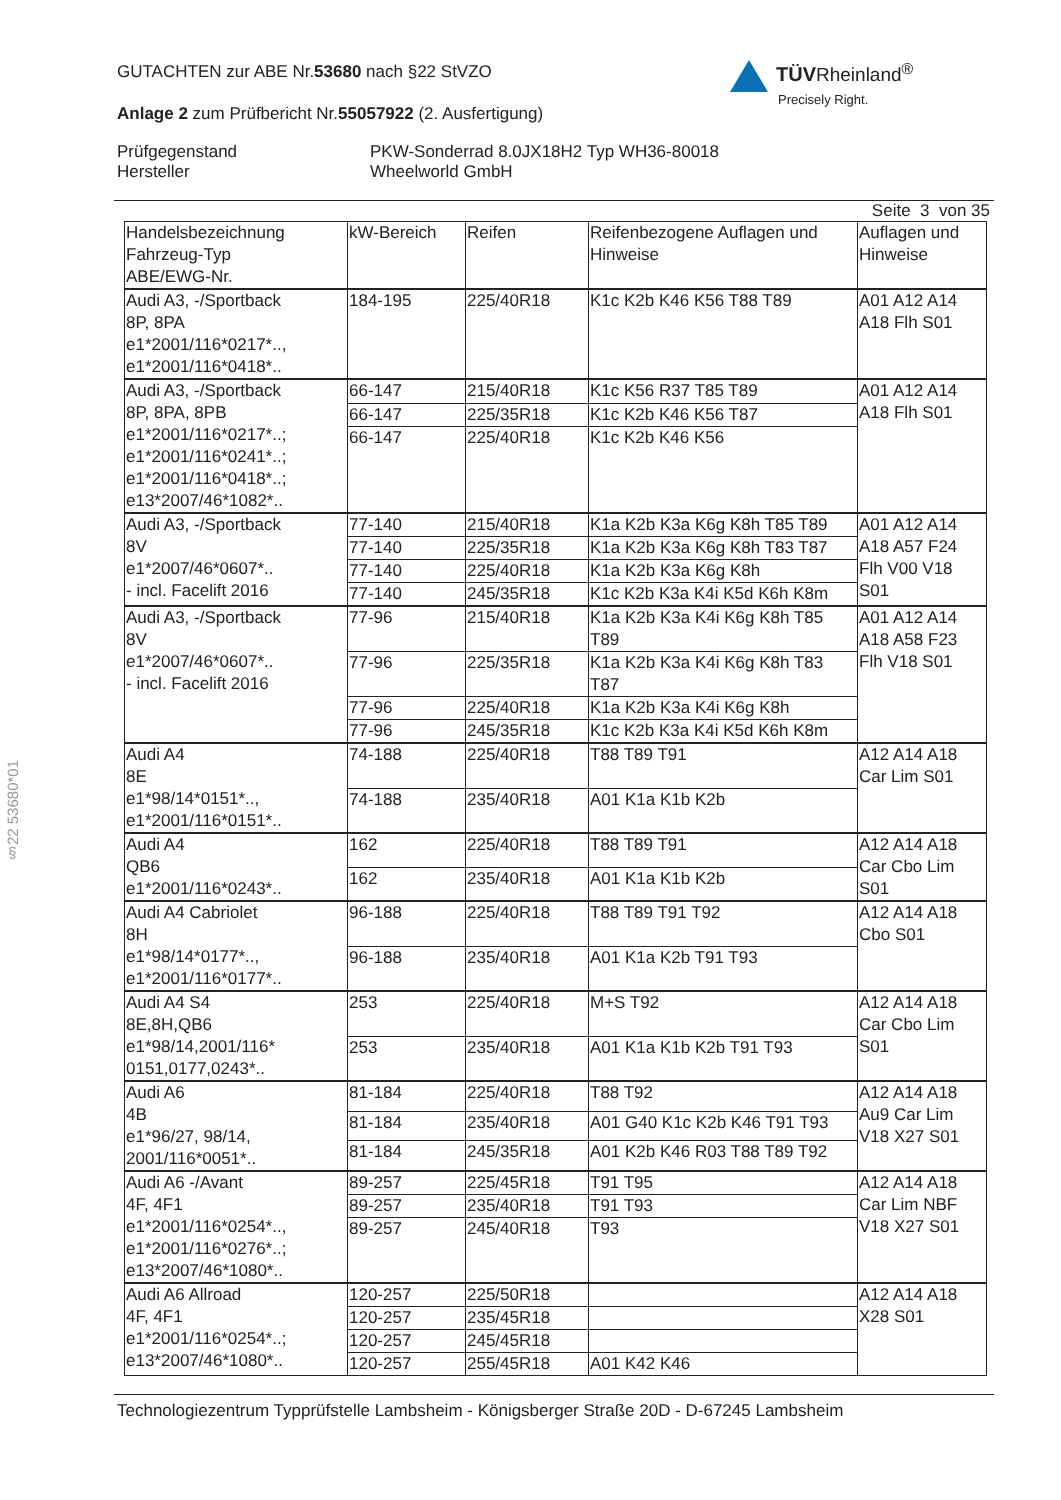§22 53680*01
GUTACHTEN zur ABE Nr.53680 nach §22 StVZO
TÜVRheinland<sup>®</sup>
Precisely Right.
Anlage 2 zum Prüfbericht Nr.55057922 (2. Ausfertigung)
Prüfgegenstand PKW-Sonderrad 8.0JX18H2 Typ WH36-80018
Hersteller Wheelworld GmbH
Seite 3 von 35
| Handelsbezeichnung Fahrzeug-Typ ABE/EWG-Nr. | kW-Bereich | Reifen | Reifenbezogene Auflagen und Hinweise | Auflagen und Hinweise |
| Audi A3, -/Sportback 8P, 8PA e1*2001/116*0217*.., e1*2001/116*0418*.. | 184-195 | 225/40R18 | K1c K2b K46 K56 T88 T89 | A01 A12 A14 A18 Flh S01 |
| Audi A3, -/Sportback 8P, 8PA, 8PB e1*2001/116*0217*..; e1*2001/116*0241*..; e1*2001/116*0418*..; e13*2007/46*1082*.. | 66-147 | 215/40R18 | K1c K56 R37 T85 T89 | A01 A12 A14 A18 Flh S01 |
| | 66-147 | 225/35R18 | K1c K2b K46 K56 T87 | |
| | 66-147 | 225/40R18 | K1c K2b K46 K56 | |
| Audi A3, -/Sportback 8V e1*2007/46*0607*.. - incl. Facelift 2016 | 77-140 | 215/40R18 | K1a K2b K3a K6g K8h T85 T89 | A01 A12 A14 A18 A57 F24 Flh V00 V18 S01 |
| | 77-140 | 225/35R18 | K1a K2b K3a K6g K8h T83 T87 | |
| | 77-140 | 225/40R18 | K1a K2b K3a K6g K8h | |
| | 77-140 | 245/35R18 | K1c K2b K3a K4i K5d K6h K8m | |
| Audi A3, -/Sportback 8V e1*2007/46*0607*.. - incl. Facelift 2016 | 77-96 | 215/40R18 | K1a K2b K3a K4i K6g K8h T85 T89 | A01 A12 A14 A18 A58 F23 Flh V18 S01 |
| | 77-96 | 225/35R18 | K1a K2b K3a K4i K6g K8h T83 T87 | |
| | 77-96 | 225/40R18 | K1a K2b K3a K4i K6g K8h | |
| | 77-96 | 245/35R18 | K1c K2b K3a K4i K5d K6h K8m | |
| Audi A4 8E e1*98/14*0151*.., e1*2001/116*0151*.. | 74-188 | 225/40R18 | T88 T89 T91 | A12 A14 A18 Car Lim S01 |
| | 74-188 | 235/40R18 | A01 K1a K1b K2b | |
| Audi A4 QB6 e1*2001/116*0243*.. | 162 | 225/40R18 | T88 T89 T91 | A12 A14 A18 Car Cbo Lim S01 |
| | 162 | 235/40R18 | A01 K1a K1b K2b | |
| Audi A4 Cabriolet 8H e1*98/14*0177*.., e1*2001/116*0177*.. | 96-188 | 225/40R18 | T88 T89 T91 T92 | A12 A14 A18 Cbo S01 |
| | 96-188 | 235/40R18 | A01 K1a K2b T91 T93 | |
| Audi A4 S4 8E,8H,QB6 e1*98/14,2001/116* 0151,0177,0243*.. | 253 | 225/40R18 | M+S T92 | A12 A14 A18 Car Cbo Lim S01 |
| | 253 | 235/40R18 | A01 K1a K1b K2b T91 T93 | |
| Audi A6 4B e1*96/27, 98/14, 2001/116*0051*.. | 81-184 | 225/40R18 | T88 T92 | A12 A14 A18 Au9 Car Lim V18 X27 S01 |
| | 81-184 | 235/40R18 | A01 G40 K1c K2b K46 T91 T93 | |
| | 81-184 | 245/35R18 | A01 K2b K46 R03 T88 T89 T92 | |
| Audi A6 -/Avant 4F, 4F1 e1*2001/116*0254*.., e1*2001/116*0276*..; e13*2007/46*1080*.. | 89-257 | 225/45R18 | T91 T95 | A12 A14 A18 Car Lim NBF V18 X27 S01 |
| | 89-257 | 235/40R18 | T91 T93 | |
| | 89-257 | 245/40R18 | T93 | |
| Audi A6 Allroad 4F, 4F1 e1*2001/116*0254*..; e13*2007/46*1080*.. | 120-257 | 225/50R18 | | A12 A14 A18 X28 S01 |
| | 120-257 | 235/45R18 | | |
| | 120-257 | 245/45R18 | | |
| | 120-257 | 255/45R18 | A01 K42 K46 | |
Technologiezentrum Typprüfstelle Lambsheim - Königsberger Straße 20D - D-67245 Lambsheim